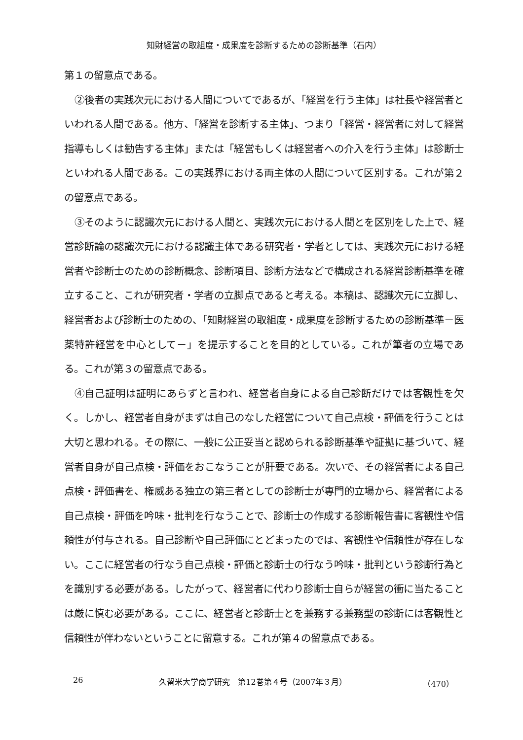知財経営の取組度・成果度を診断するための診断基準（石内）
第１の留意点である。
②後者の実践次元における人間についてであるが、「経営を行う主体」は社長や経営者といわれる人間である。他方、「経営を診断する主体」、つまり「経営・経営者に対して経営指導もしくは勧告する主体」または「経営もしくは経営者への介入を行う主体」は診断士といわれる人間である。この実践界における両主体の人間について区別する。これが第２の留意点である。
③そのように認識次元における人間と、実践次元における人間とを区別をした上で、経営診断論の認識次元における認識主体である研究者・学者としては、実践次元における経営者や診断士のための診断概念、診断項目、診断方法などで構成される経営診断基準を確立すること、これが研究者・学者の立脚点であると考える。本稿は、認識次元に立脚し、経営者および診断士のための、「知財経営の取組度・成果度を診断するための診断基準－医薬特許経営を中心として－」を提示することを目的としている。これが筆者の立場である。これが第３の留意点である。
④自己証明は証明にあらずと言われ、経営者自身による自己診断だけでは客観性を欠く。しかし、経営者自身がまずは自己のなした経営について自己点検・評価を行うことは大切と思われる。その際に、一般に公正妥当と認められる診断基準や証拠に基づいて、経営者自身が自己点検・評価をおこなうことが肝要である。次いで、その経営者による自己点検・評価書を、権威ある独立の第三者としての診断士が専門的立場から、経営者による自己点検・評価を吟味・批判を行なうことで、診断士の作成する診断報告書に客観性や信頼性が付与される。自己診断や自己評価にとどまったのでは、客観性や信頼性が存在しない。ここに経営者の行なう自己点検・評価と診断士の行なう吟味・批判という診断行為とを識別する必要がある。したがって、経営者に代わり診断士自らが経営の衝に当たることは厳に慎む必要がある。ここに、経営者と診断士とを兼務する兼務型の診断には客観性と信頼性が伴わないということに留意する。これが第４の留意点である。
26 久留米大学商学研究　第12巻第４号（2007年３月） （470）